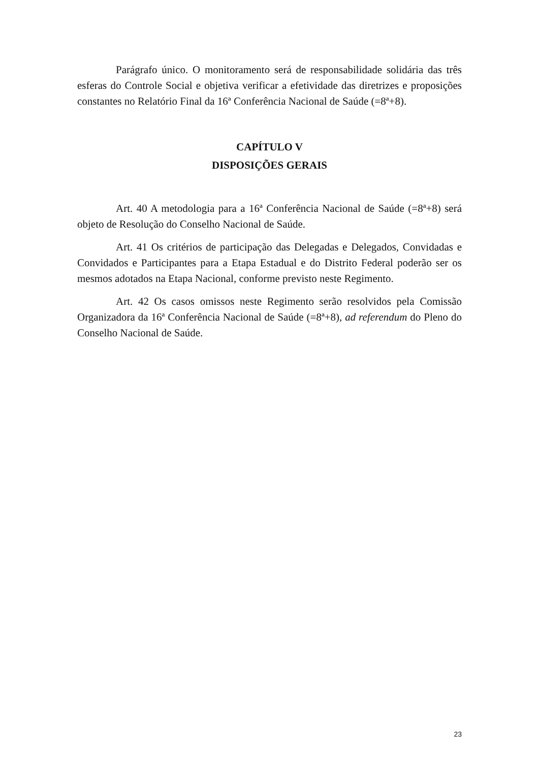Parágrafo único. O monitoramento será de responsabilidade solidária das três esferas do Controle Social e objetiva verificar a efetividade das diretrizes e proposições constantes no Relatório Final da 16ª Conferência Nacional de Saúde (=8ª+8).
CAPÍTULO V
DISPOSIÇÕES GERAIS
Art. 40 A metodologia para a 16ª Conferência Nacional de Saúde (=8ª+8) será objeto de Resolução do Conselho Nacional de Saúde.
Art. 41 Os critérios de participação das Delegadas e Delegados, Convidadas e Convidados e Participantes para a Etapa Estadual e do Distrito Federal poderão ser os mesmos adotados na Etapa Nacional, conforme previsto neste Regimento.
Art. 42 Os casos omissos neste Regimento serão resolvidos pela Comissão Organizadora da 16ª Conferência Nacional de Saúde (=8ª+8), ad referendum do Pleno do Conselho Nacional de Saúde.
23